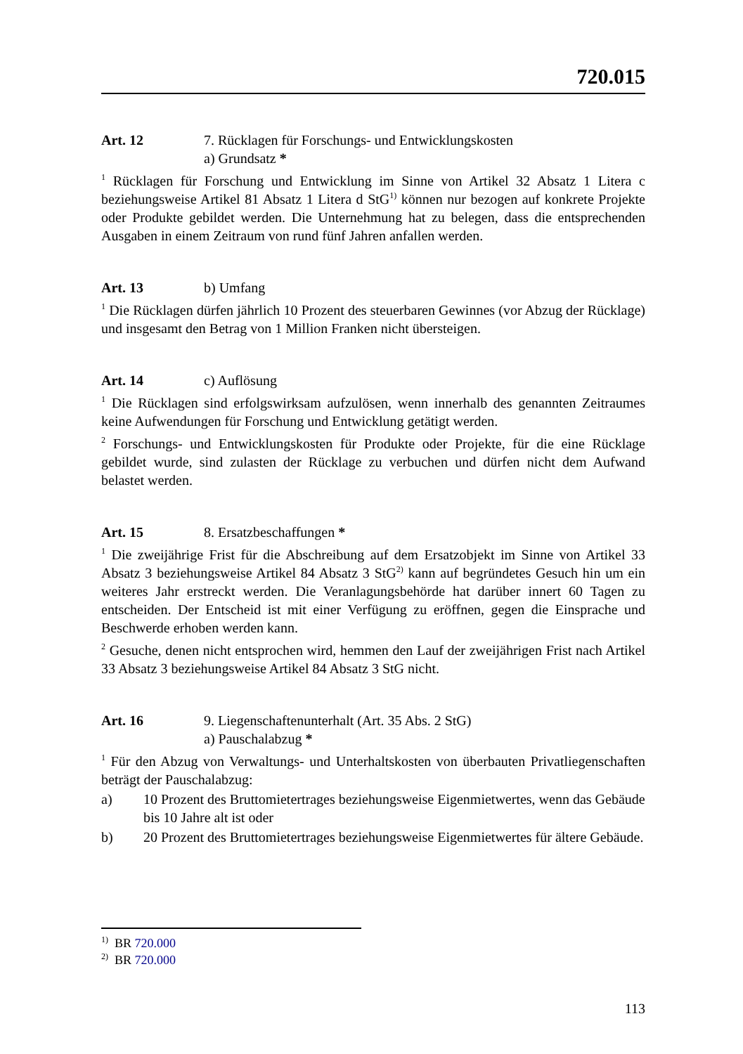720.015
Art. 12 7. Rücklagen für Forschungs- und Entwicklungskosten
a) Grundsatz *
<sup>1</sup> Rücklagen für Forschung und Entwicklung im Sinne von Artikel 32 Absatz 1 Litera c beziehungsweise Artikel 81 Absatz 1 Litera d StG<sup>1)</sup> können nur bezogen auf konkrete Projekte oder Produkte gebildet werden. Die Unternehmung hat zu belegen, dass die entsprechenden Ausgaben in einem Zeitraum von rund fünf Jahren anfallen werden.
Art. 13 b) Umfang
<sup>1</sup> Die Rücklagen dürfen jährlich 10 Prozent des steuerbaren Gewinnes (vor Abzug der Rücklage) und insgesamt den Betrag von 1 Million Franken nicht übersteigen.
Art. 14 c) Auflösung
<sup>1</sup> Die Rücklagen sind erfolgswirksam aufzulösen, wenn innerhalb des genannten Zeitraumes keine Aufwendungen für Forschung und Entwicklung getätigt werden.
<sup>2</sup> Forschungs- und Entwicklungskosten für Produkte oder Projekte, für die eine Rücklage gebildet wurde, sind zulasten der Rücklage zu verbuchen und dürfen nicht dem Aufwand belastet werden.
Art. 15 8. Ersatzbeschaffungen *
<sup>1</sup> Die zweijährige Frist für die Abschreibung auf dem Ersatzobjekt im Sinne von Artikel 33 Absatz 3 beziehungsweise Artikel 84 Absatz 3 StG<sup>2)</sup> kann auf begründetes Gesuch hin um ein weiteres Jahr erstreckt werden. Die Veranlagungsbehörde hat darüber innert 60 Tagen zu entscheiden. Der Entscheid ist mit einer Verfügung zu eröffnen, gegen die Einsprache und Beschwerde erhoben werden kann.
<sup>2</sup> Gesuche, denen nicht entsprochen wird, hemmen den Lauf der zweijährigen Frist nach Artikel 33 Absatz 3 beziehungsweise Artikel 84 Absatz 3 StG nicht.
Art. 16 9. Liegenschaftenunterhalt (Art. 35 Abs. 2 StG)
a) Pauschalabzug *
<sup>1</sup> Für den Abzug von Verwaltungs- und Unterhaltskosten von überbauten Privatliegenschaften beträgt der Pauschalabzug:
a) 10 Prozent des Bruttomietertrages beziehungsweise Eigenmietwertes, wenn das Gebäude bis 10 Jahre alt ist oder
b) 20 Prozent des Bruttomietertrages beziehungsweise Eigenmietwertes für ältere Gebäude.
<sup>1)</sup> BR 720.000
<sup>2)</sup> BR 720.000
113